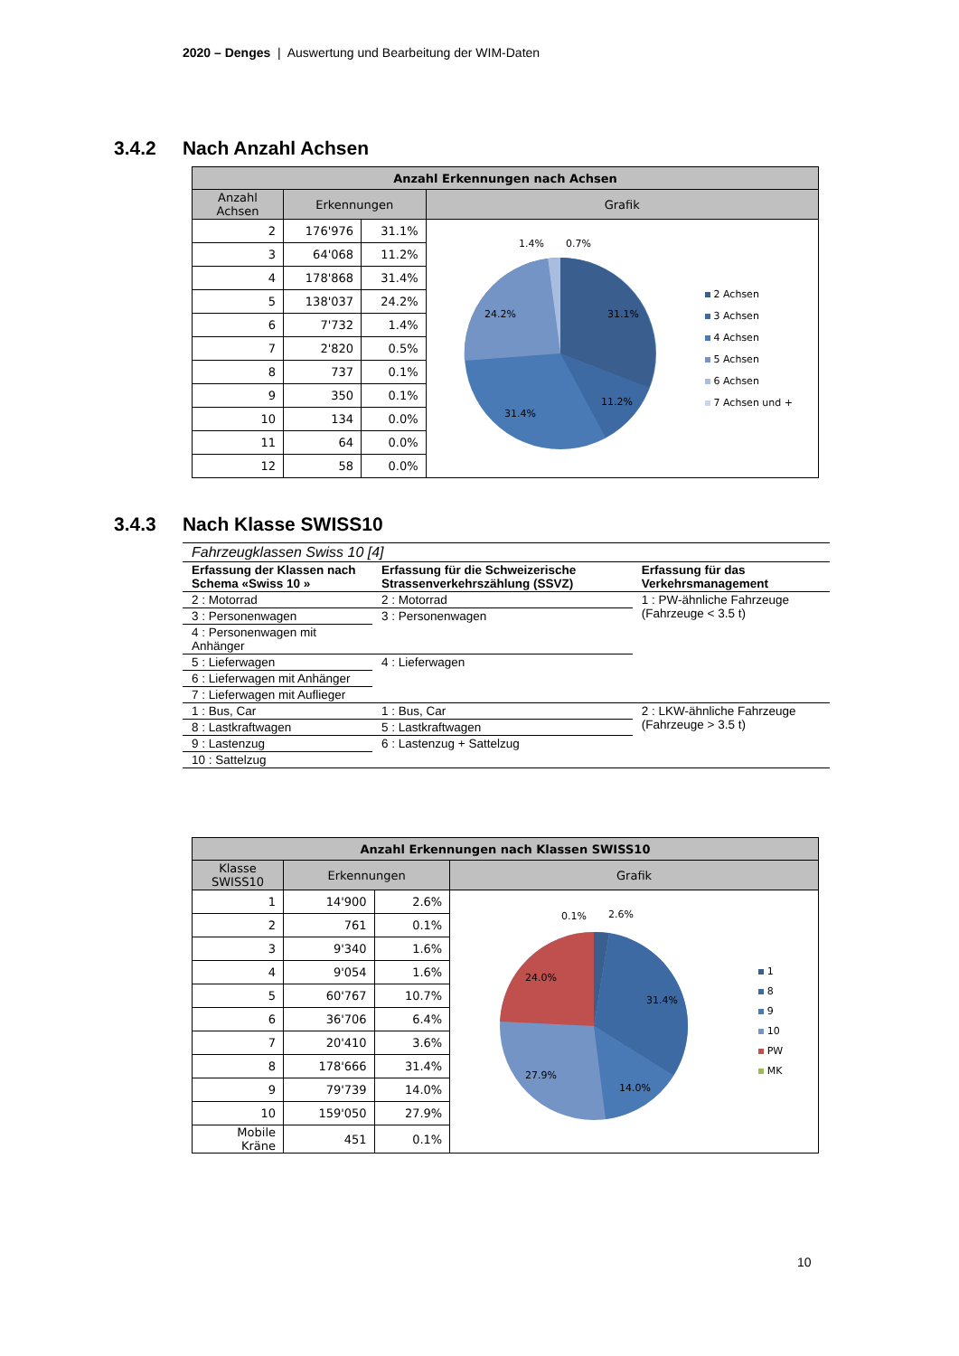2020 – Denges | Auswertung und Bearbeitung der WIM-Daten
3.4.2 Nach Anzahl Achsen
| Anzahl Erkennungen nach Achsen | | | |
| --- | --- | --- | --- |
| Anzahl Achsen | Erkennungen | | Grafik |
| 2 | 176'976 | 31.1% | 31.1% 11.2% 31.4% 24.2% 1.4% 0.7% 2 Achsen 3 Achsen 4 Achsen 5 Achsen 6 Achsen 7 Achsen und + |
| 3 | 64'068 | 11.2% | |
| 4 | 178'868 | 31.4% | |
| 5 | 138'037 | 24.2% | |
| 6 | 7'732 | 1.4% | |
| 7 | 2'820 | 0.5% | |
| 8 | 737 | 0.1% | |
| 9 | 350 | 0.1% | |
| 10 | 134 | 0.0% | |
| 11 | 64 | 0.0% | |
| 12 | 58 | 0.0% | |
3.4.3 Nach Klasse SWISS10
| Fahrzeugklassen Swiss 10 [4] | | |
| Erfassung der Klassen nach Schema «Swiss 10 » | Erfassung für die Schweizerische Strassenverkehrszählung (SSVZ) | Erfassung für das Verkehrsmanagement |
| 2 : Motorrad | 2 : Motorrad | 1 : PW-ähnliche Fahrzeuge (Fahrzeuge < 3.5 t) |
| 3 : Personenwagen | 3 : Personenwagen | |
| 4 : Personenwagen mit Anhänger | | |
| 5 : Lieferwagen | 4 : Lieferwagen | |
| 6 : Lieferwagen mit Anhänger | | |
| 7 : Lieferwagen mit Auflieger | | |
| 1 : Bus, Car | 1 : Bus, Car | 2 : LKW-ähnliche Fahrzeuge (Fahrzeuge > 3.5 t) |
| 8 : Lastkraftwagen | 5 : Lastkraftwagen | |
| 9 : Lastenzug | 6 : Lastenzug + Sattelzug | |
| 10 : Sattelzug | | |
| Anzahl Erkennungen nach Klassen SWISS10 | | | |
| --- | --- | --- | --- |
| Klasse SWISS10 | Erkennungen | | Grafik |
| 1 | 14'900 | 2.6% | 31.4% 14.0% 27.9% 24.0% 0.1% 2.6% 1 8 9 10 PW MK |
| 2 | 761 | 0.1% | |
| 3 | 9'340 | 1.6% | |
| 4 | 9'054 | 1.6% | |
| 5 | 60'767 | 10.7% | |
| 6 | 36'706 | 6.4% | |
| 7 | 20'410 | 3.6% | |
| 8 | 178'666 | 31.4% | |
| 9 | 79'739 | 14.0% | |
| 10 | 159'050 | 27.9% | |
| Mobile Kräne | 451 | 0.1% | |
10